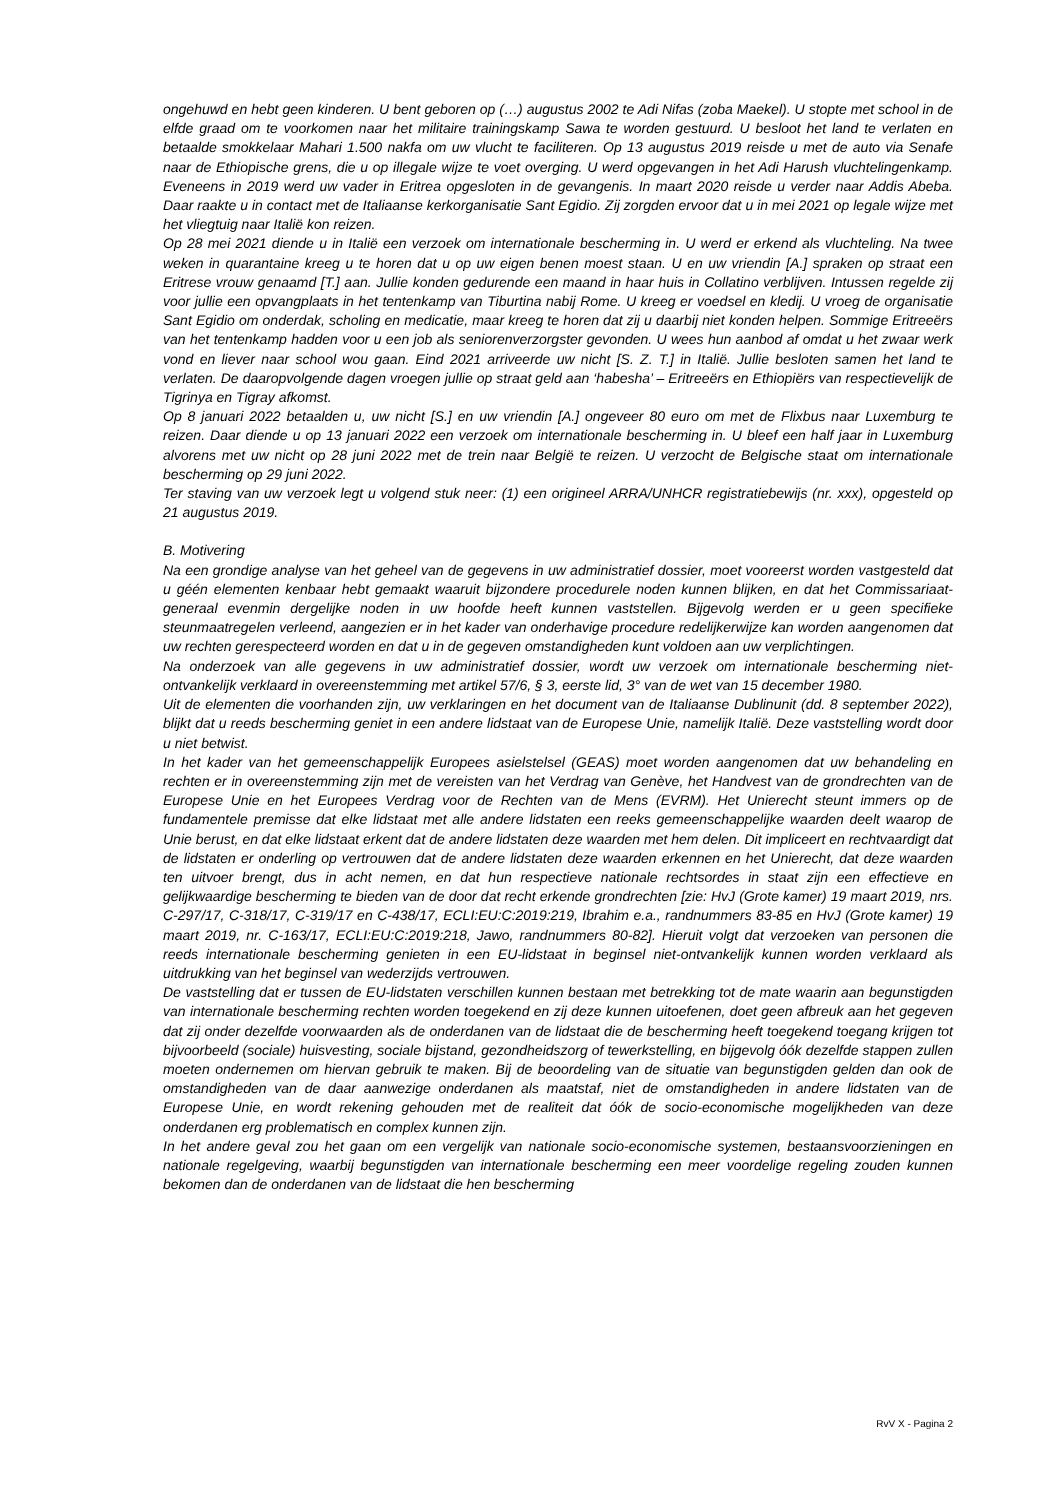ongehuwd en hebt geen kinderen. U bent geboren op (…) augustus 2002 te Adi Nifas (zoba Maekel). U stopte met school in de elfde graad om te voorkomen naar het militaire trainingskamp Sawa te worden gestuurd. U besloot het land te verlaten en betaalde smokkelaar Mahari 1.500 nakfa om uw vlucht te faciliteren. Op 13 augustus 2019 reisde u met de auto via Senafe naar de Ethiopische grens, die u op illegale wijze te voet overging. U werd opgevangen in het Adi Harush vluchtelingenkamp. Eveneens in 2019 werd uw vader in Eritrea opgesloten in de gevangenis. In maart 2020 reisde u verder naar Addis Abeba. Daar raakte u in contact met de Italiaanse kerkorganisatie Sant Egidio. Zij zorgden ervoor dat u in mei 2021 op legale wijze met het vliegtuig naar Italië kon reizen.
Op 28 mei 2021 diende u in Italië een verzoek om internationale bescherming in. U werd er erkend als vluchteling. Na twee weken in quarantaine kreeg u te horen dat u op uw eigen benen moest staan. U en uw vriendin [A.] spraken op straat een Eritrese vrouw genaamd [T.] aan. Jullie konden gedurende een maand in haar huis in Collatino verblijven. Intussen regelde zij voor jullie een opvangplaats in het tentenkamp van Tiburtina nabij Rome. U kreeg er voedsel en kledij. U vroeg de organisatie Sant Egidio om onderdak, scholing en medicatie, maar kreeg te horen dat zij u daarbij niet konden helpen. Sommige Eritreeërs van het tentenkamp hadden voor u een job als seniorenverzorgster gevonden. U wees hun aanbod af omdat u het zwaar werk vond en liever naar school wou gaan. Eind 2021 arriveerde uw nicht [S. Z. T.] in Italië. Jullie besloten samen het land te verlaten. De daaropvolgende dagen vroegen jullie op straat geld aan ‘habesha’ – Eritreeërs en Ethiopiërs van respectievelijk de Tigrinya en Tigray afkomst.
Op 8 januari 2022 betaalden u, uw nicht [S.] en uw vriendin [A.] ongeveer 80 euro om met de Flixbus naar Luxemburg te reizen. Daar diende u op 13 januari 2022 een verzoek om internationale bescherming in. U bleef een half jaar in Luxemburg alvorens met uw nicht op 28 juni 2022 met de trein naar België te reizen. U verzocht de Belgische staat om internationale bescherming op 29 juni 2022.
Ter staving van uw verzoek legt u volgend stuk neer: (1) een origineel ARRA/UNHCR registratiebewijs (nr. xxx), opgesteld op 21 augustus 2019.
B. Motivering
Na een grondige analyse van het geheel van de gegevens in uw administratief dossier, moet vooreerst worden vastgesteld dat u géén elementen kenbaar hebt gemaakt waaruit bijzondere procedurele noden kunnen blijken, en dat het Commissariaat-generaal evenmin dergelijke noden in uw hoofde heeft kunnen vaststellen. Bijgevolg werden er u geen specifieke steunmaatregelen verleend, aangezien er in het kader van onderhavige procedure redelijkerwijze kan worden aangenomen dat uw rechten gerespecteerd worden en dat u in de gegeven omstandigheden kunt voldoen aan uw verplichtingen.
Na onderzoek van alle gegevens in uw administratief dossier, wordt uw verzoek om internationale bescherming niet-ontvankelijk verklaard in overeenstemming met artikel 57/6, § 3, eerste lid, 3° van de wet van 15 december 1980.
Uit de elementen die voorhanden zijn, uw verklaringen en het document van de Italiaanse Dublinunit (dd. 8 september 2022), blijkt dat u reeds bescherming geniet in een andere lidstaat van de Europese Unie, namelijk Italië. Deze vaststelling wordt door u niet betwist.
In het kader van het gemeenschappelijk Europees asielstelsel (GEAS) moet worden aangenomen dat uw behandeling en rechten er in overeenstemming zijn met de vereisten van het Verdrag van Genève, het Handvest van de grondrechten van de Europese Unie en het Europees Verdrag voor de Rechten van de Mens (EVRM). Het Unierecht steunt immers op de fundamentele premisse dat elke lidstaat met alle andere lidstaten een reeks gemeenschappelijke waarden deelt waarop de Unie berust, en dat elke lidstaat erkent dat de andere lidstaten deze waarden met hem delen. Dit impliceert en rechtvaardigt dat de lidstaten er onderling op vertrouwen dat de andere lidstaten deze waarden erkennen en het Unierecht, dat deze waarden ten uitvoer brengt, dus in acht nemen, en dat hun respectieve nationale rechtsordes in staat zijn een effectieve en gelijkwaardige bescherming te bieden van de door dat recht erkende grondrechten [zie: HvJ (Grote kamer) 19 maart 2019, nrs. C-297/17, C-318/17, C-319/17 en C-438/17, ECLI:EU:C:2019:219, Ibrahim e.a., randnummers 83-85 en HvJ (Grote kamer) 19 maart 2019, nr. C-163/17, ECLI:EU:C:2019:218, Jawo, randnummers 80-82]. Hieruit volgt dat verzoeken van personen die reeds internationale bescherming genieten in een EU-lidstaat in beginsel niet-ontvankelijk kunnen worden verklaard als uitdrukking van het beginsel van wederzijds vertrouwen.
De vaststelling dat er tussen de EU-lidstaten verschillen kunnen bestaan met betrekking tot de mate waarin aan begunstigden van internationale bescherming rechten worden toegekend en zij deze kunnen uitoefenen, doet geen afbreuk aan het gegeven dat zij onder dezelfde voorwaarden als de onderdanen van de lidstaat die de bescherming heeft toegekend toegang krijgen tot bijvoorbeeld (sociale) huisvesting, sociale bijstand, gezondheidszorg of tewerkstelling, en bijgevolg óók dezelfde stappen zullen moeten ondernemen om hiervan gebruik te maken. Bij de beoordeling van de situatie van begunstigden gelden dan ook de omstandigheden van de daar aanwezige onderdanen als maatstaf, niet de omstandigheden in andere lidstaten van de Europese Unie, en wordt rekening gehouden met de realiteit dat óók de socio-economische mogelijkheden van deze onderdanen erg problematisch en complex kunnen zijn.
In het andere geval zou het gaan om een vergelijk van nationale socio-economische systemen, bestaansvoorzieningen en nationale regelgeving, waarbij begunstigden van internationale bescherming een meer voordelige regeling zouden kunnen bekomen dan de onderdanen van de lidstaat die hen bescherming
RvV X - Pagina 2